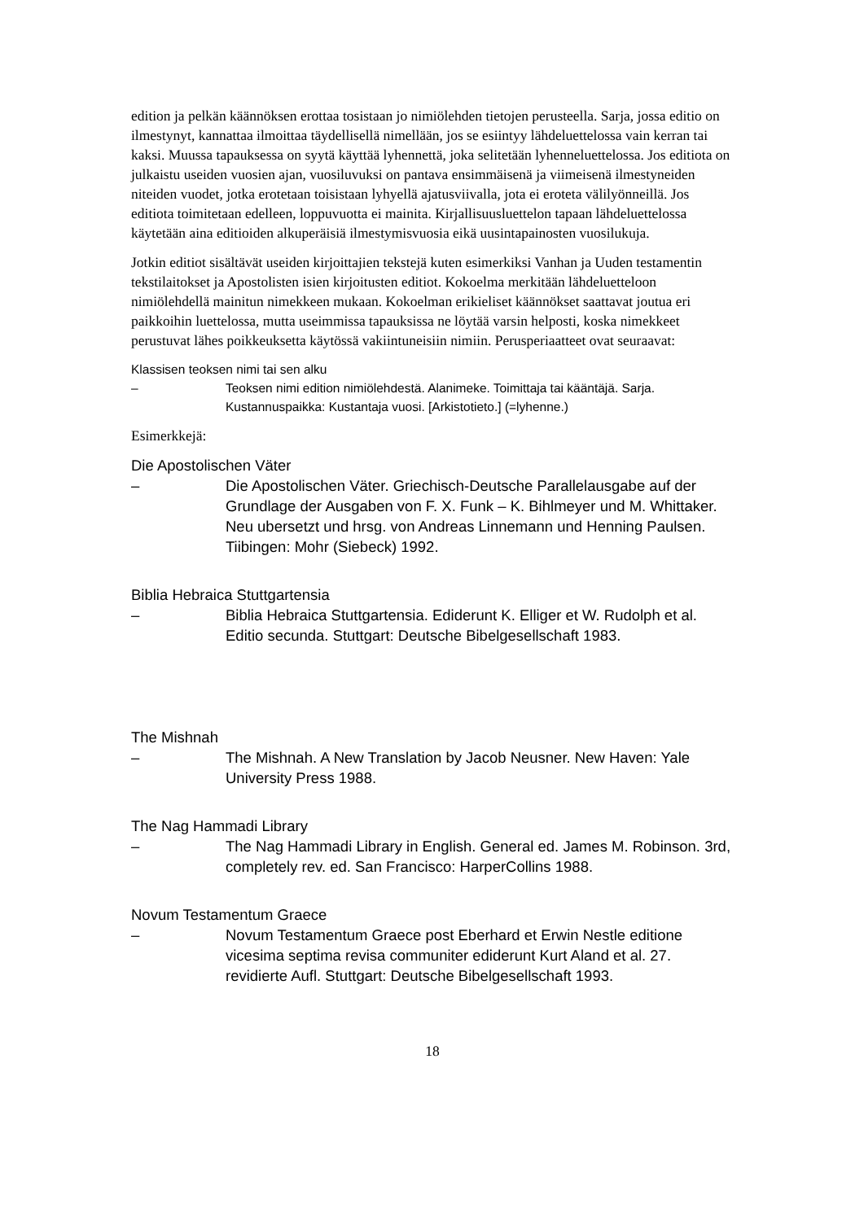edition ja pelkän käännöksen erottaa tosistaan jo nimiölehden tietojen perusteella. Sarja, jossa editio on ilmestynyt, kannattaa ilmoittaa täydellisellä nimellään, jos se esiintyy lähdeluettelossa vain kerran tai kaksi. Muussa tapauksessa on syytä käyttää lyhennettä, joka selitetään lyhenneluettelossa. Jos editiota on julkaistu useiden vuosien ajan, vuosiluvuksi on pantava ensimmäisenä ja viimeisenä ilmestyneiden niteiden vuodet, jotka erotetaan toisistaan lyhyellä ajatusviivalla, jota ei eroteta välilyönneillä. Jos editiota toimitetaan edelleen, loppuvuotta ei mainita. Kirjallisuusluettelon tapaan lähdeluettelossa käytetään aina editioiden alkuperäisiä ilmestymisvuosia eikä uusintapainosten vuosilukuja.
Jotkin editiot sisältävät useiden kirjoittajien tekstejä kuten esimerkiksi Vanhan ja Uuden testamentin tekstilaitokset ja Apostolisten isien kirjoitusten editiot. Kokoelma merkitään lähdeluetteloon nimiölehdellä mainitun nimekkeen mukaan. Kokoelman erikieliset käännökset saattavat joutua eri paikkoihin luettelossa, mutta useimmissa tapauksissa ne löytää varsin helposti, koska nimekkeet perustuvat lähes poikkeuksetta käytössä vakiintuneisiin nimiin. Perusperiaatteet ovat seuraavat:
Klassisen teoksen nimi tai sen alku
– Teoksen nimi edition nimiölehdestä. Alanimeke. Toimittaja tai kääntäjä. Sarja. Kustannuspaikka: Kustantaja vuosi. [Arkistotieto.] (=lyhenne.)
Esimerkkejä:
Die Apostolischen Väter
– Die Apostolischen Väter. Griechisch-Deutsche Parallelausgabe auf der Grundlage der Ausgaben von F. X. Funk – K. Bihlmeyer und M. Whittaker. Neu ubersetzt und hrsg. von Andreas Linnemann und Henning Paulsen. Tiibingen: Mohr (Siebeck) 1992.
Biblia Hebraica Stuttgartensia
– Biblia Hebraica Stuttgartensia. Ediderunt K. Elliger et W. Rudolph et al. Editio secunda. Stuttgart: Deutsche Bibelgesellschaft 1983.
The Mishnah
– The Mishnah. A New Translation by Jacob Neusner. New Haven: Yale University Press 1988.
The Nag Hammadi Library
– The Nag Hammadi Library in English. General ed. James M. Robinson. 3rd, completely rev. ed. San Francisco: HarperCollins 1988.
Novum Testamentum Graece
– Novum Testamentum Graece post Eberhard et Erwin Nestle editione vicesima septima revisa communiter ediderunt Kurt Aland et al. 27. revidierte Aufl. Stuttgart: Deutsche Bibelgesellschaft 1993.
18